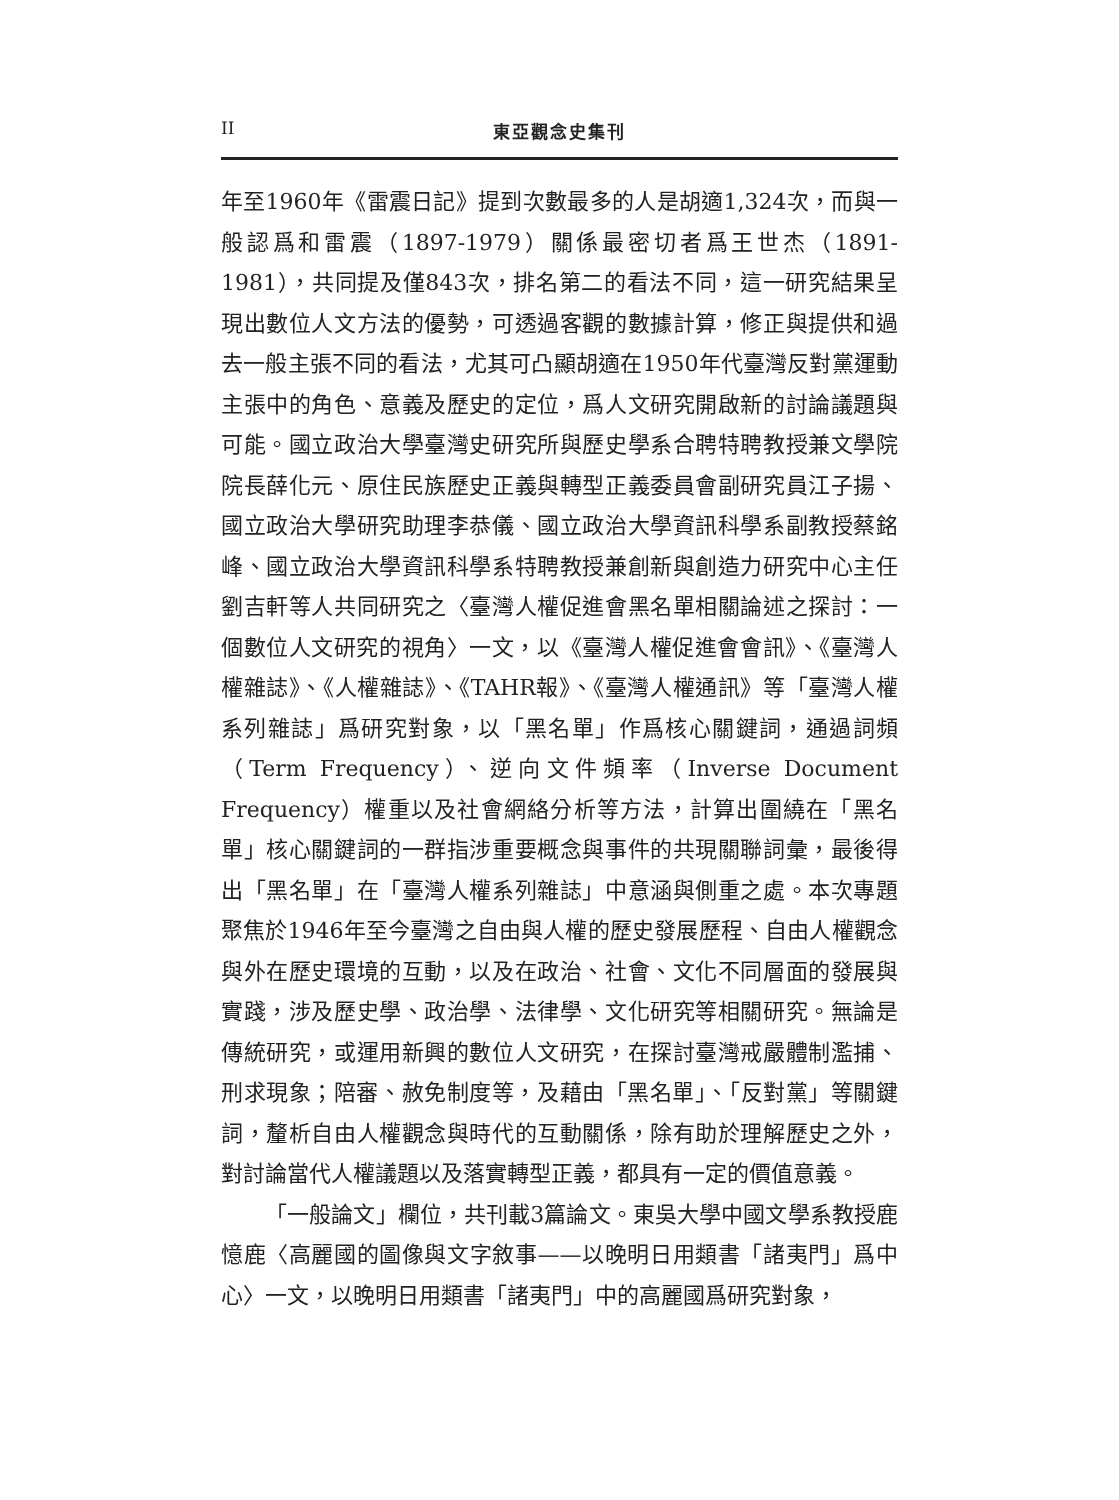II 東亞觀念史集刊
年至1960年《雷震日記》提到次數最多的人是胡適1,324次，而與一般認爲和雷震（1897-1979）關係最密切者爲王世杰（1891-1981），共同提及僅843次，排名第二的看法不同，這一研究結果呈現出數位人文方法的優勢，可透過客觀的數據計算，修正與提供和過去一般主張不同的看法，尤其可凸顯胡適在1950年代臺灣反對黨運動主張中的角色、意義及歷史的定位，爲人文研究開啟新的討論議題與可能。國立政治大學臺灣史研究所與歷史學系合聘特聘教授兼文學院院長薛化元、原住民族歷史正義與轉型正義委員會副研究員江子揚、國立政治大學研究助理李恭儀、國立政治大學資訊科學系副教授蔡銘峰、國立政治大學資訊科學系特聘教授兼創新與創造力研究中心主任劉吉軒等人共同研究之〈臺灣人權促進會黑名單相關論述之探討：一個數位人文研究的視角〉一文，以《臺灣人權促進會會訊》、《臺灣人權雜誌》、《人權雜誌》、《TAHR報》、《臺灣人權通訊》等「臺灣人權系列雜誌」爲研究對象，以「黑名單」作爲核心關鍵詞，通過詞頻（Term Frequency）、逆向文件頻率（Inverse Document Frequency）權重以及社會網絡分析等方法，計算出圍繞在「黑名單」核心關鍵詞的一群指涉重要概念與事件的共現關聯詞彙，最後得出「黑名單」在「臺灣人權系列雜誌」中意涵與側重之處。本次專題聚焦於1946年至今臺灣之自由與人權的歷史發展歷程、自由人權觀念與外在歷史環境的互動，以及在政治、社會、文化不同層面的發展與實踐，涉及歷史學、政治學、法律學、文化研究等相關研究。無論是傳統研究，或運用新興的數位人文研究，在探討臺灣戒嚴體制濫捕、刑求現象；陪審、赦免制度等，及藉由「黑名單」、「反對黨」等關鍵詞，釐析自由人權觀念與時代的互動關係，除有助於理解歷史之外，對討論當代人權議題以及落實轉型正義，都具有一定的價值意義。
「一般論文」欄位，共刊載3篇論文。東吳大學中國文學系教授鹿憶鹿〈高麗國的圖像與文字敘事——以晚明日用類書「諸夷門」爲中心〉一文，以晚明日用類書「諸夷門」中的高麗國爲研究對象，